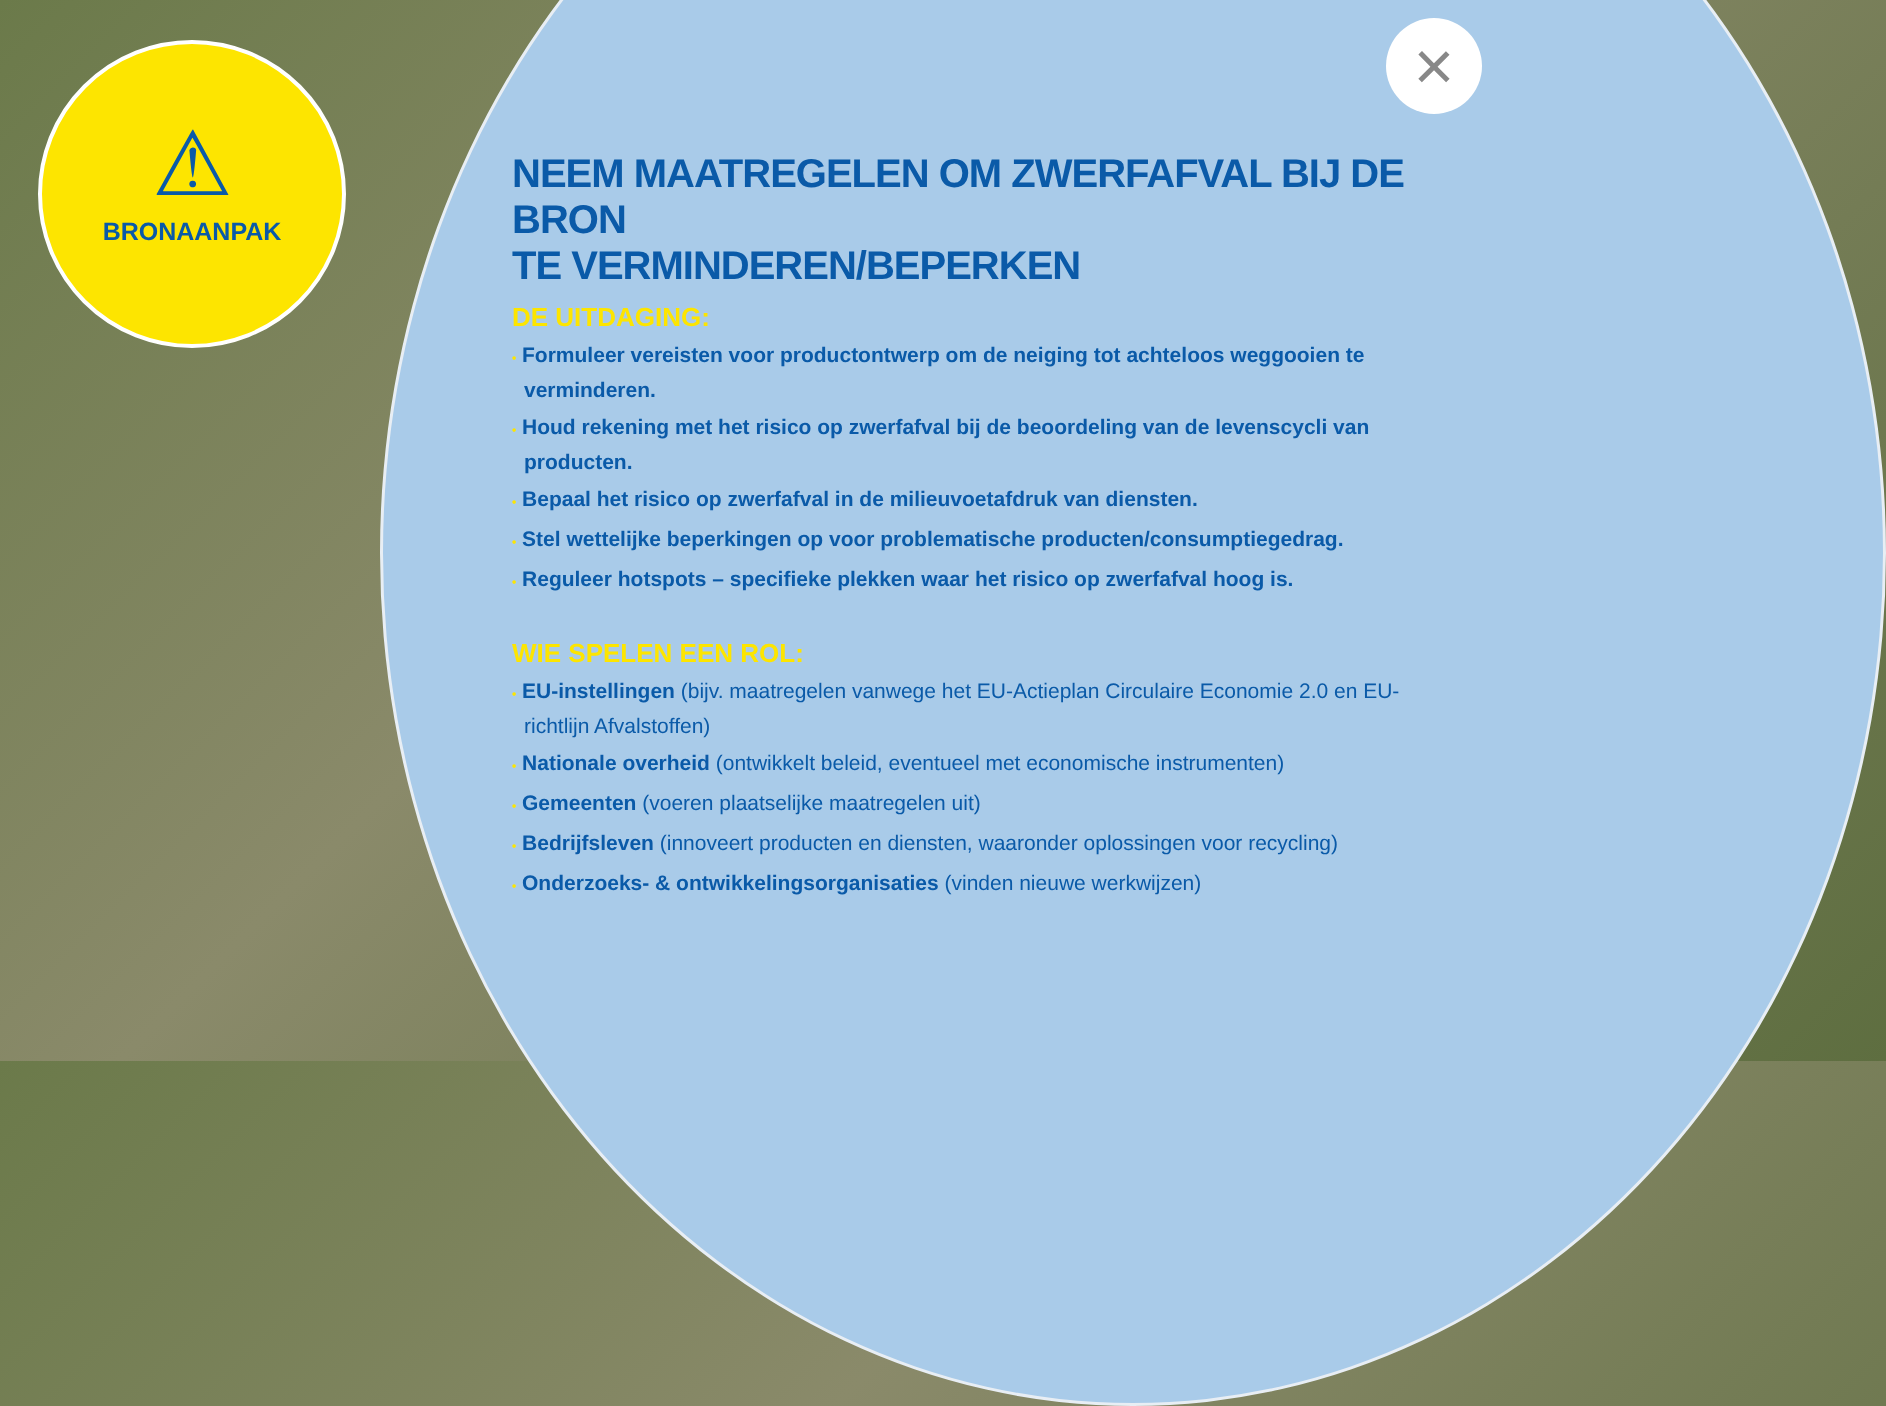⚠
BRONAANPAK
×
NEEM MAATREGELEN OM ZWERFAFVAL BIJ DE BRON
TE VERMINDEREN/BEPERKEN
DE UITDAGING:
• Formuleer vereisten voor productontwerp om de neiging tot achteloos weggooien te verminderen.
• Houd rekening met het risico op zwerfafval bij de beoordeling van de levenscycli van producten.
• Bepaal het risico op zwerfafval in de milieuvoetafdruk van diensten.
• Stel wettelijke beperkingen op voor problematische producten/consumptiegedrag.
• Reguleer hotspots – specifieke plekken waar het risico op zwerfafval hoog is.
WIE SPELEN EEN ROL:
• EU-instellingen (bijv. maatregelen vanwege het EU-Actieplan Circulaire Economie 2.0 en EU-richtlijn Afvalstoffen)
• Nationale overheid (ontwikkelt beleid, eventueel met economische instrumenten)
• Gemeenten (voeren plaatselijke maatregelen uit)
• Bedrijfsleven (innoveert producten en diensten, waaronder oplossingen voor recycling)
• Onderzoeks- & ontwikkelingsorganisaties (vinden nieuwe werkwijzen)